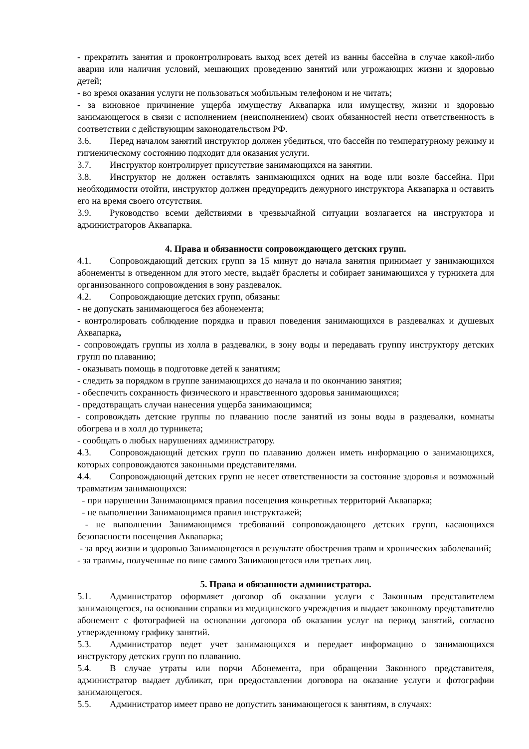- прекратить занятия и проконтролировать выход всех детей из ванны бассейна в случае какой-либо аварии или наличия условий, мешающих проведению занятий или угрожающих жизни и здоровью детей;
- во время оказания услуги не пользоваться мобильным телефоном и не читать;
- за виновное причинение ущерба имуществу Аквапарка или имуществу, жизни и здоровью занимающегося в связи с исполнением (неисполнением) своих обязанностей нести ответственность в соответствии с действующим законодательством РФ.
3.6. Перед началом занятий инструктор должен убедиться, что бассейн по температурному режиму и гигиеническому состоянию подходит для оказания услуги.
3.7. Инструктор контролирует присутствие занимающихся на занятии.
3.8. Инструктор не должен оставлять занимающихся одних на воде или возле бассейна. При необходимости отойти, инструктор должен предупредить дежурного инструктора Аквапарка и оставить его на время своего отсутствия.
3.9. Руководство всеми действиями в чрезвычайной ситуации возлагается на инструктора и администраторов Аквапарка.
4. Права и обязанности сопровождающего детских групп.
4.1. Сопровождающий детских групп за 15 минут до начала занятия принимает у занимающихся абонементы в отведенном для этого месте, выдаёт браслеты и собирает занимающихся у турникета для организованного сопровождения в зону раздевалок.
4.2. Сопровождающие детских групп, обязаны:
- не допускать занимающегося без абонемента;
- контролировать соблюдение порядка и правил поведения занимающихся в раздевалках и душевых Аквапарка,
- сопровождать группы из холла в раздевалки, в зону воды и передавать группу инструктору детских групп по плаванию;
- оказывать помощь в подготовке детей к занятиям;
- следить за порядком в группе занимающихся до начала и по окончанию занятия;
- обеспечить сохранность физического и нравственного здоровья занимающихся;
- предотвращать случаи нанесения ущерба занимающимся;
- сопровождать детские группы по плаванию после занятий из зоны воды в раздевалки, комнаты обогрева и в холл до турникета;
- сообщать о любых нарушениях администратору.
4.3. Сопровождающий детских групп по плаванию должен иметь информацию о занимающихся, которых сопровождаются законными представителями.
4.4. Сопровождающий детских групп не несет ответственности за состояние здоровья и возможный травматизм занимающихся:
- при нарушении Занимающимся правил посещения конкретных территорий Аквапарка;
- не выполнении Занимающимся правил инструктажей;
- не выполнении Занимающимся требований сопровождающего детских групп, касающихся безопасности посещения Аквапарка;
- за вред жизни и здоровью Занимающегося в результате обострения травм и хронических заболеваний;
- за травмы, полученные по вине самого Занимающегося или третьих лиц.
5. Права и обязанности администратора.
5.1. Администратор оформляет договор об оказании услуги с Законным представителем занимающегося, на основании справки из медицинского учреждения и выдает законному представителю абонемент с фотографией на основании договора об оказании услуг на период занятий, согласно утвержденному графику занятий.
5.3. Администратор ведет учет занимающихся и передает информацию о занимающихся инструктору детских групп по плаванию.
5.4. В случае утраты или порчи Абонемента, при обращении Законного представителя, администратор выдает дубликат, при предоставлении договора на оказание услуги и фотографии занимающегося.
5.5. Администратор имеет право не допустить занимающегося к занятиям, в случаях: